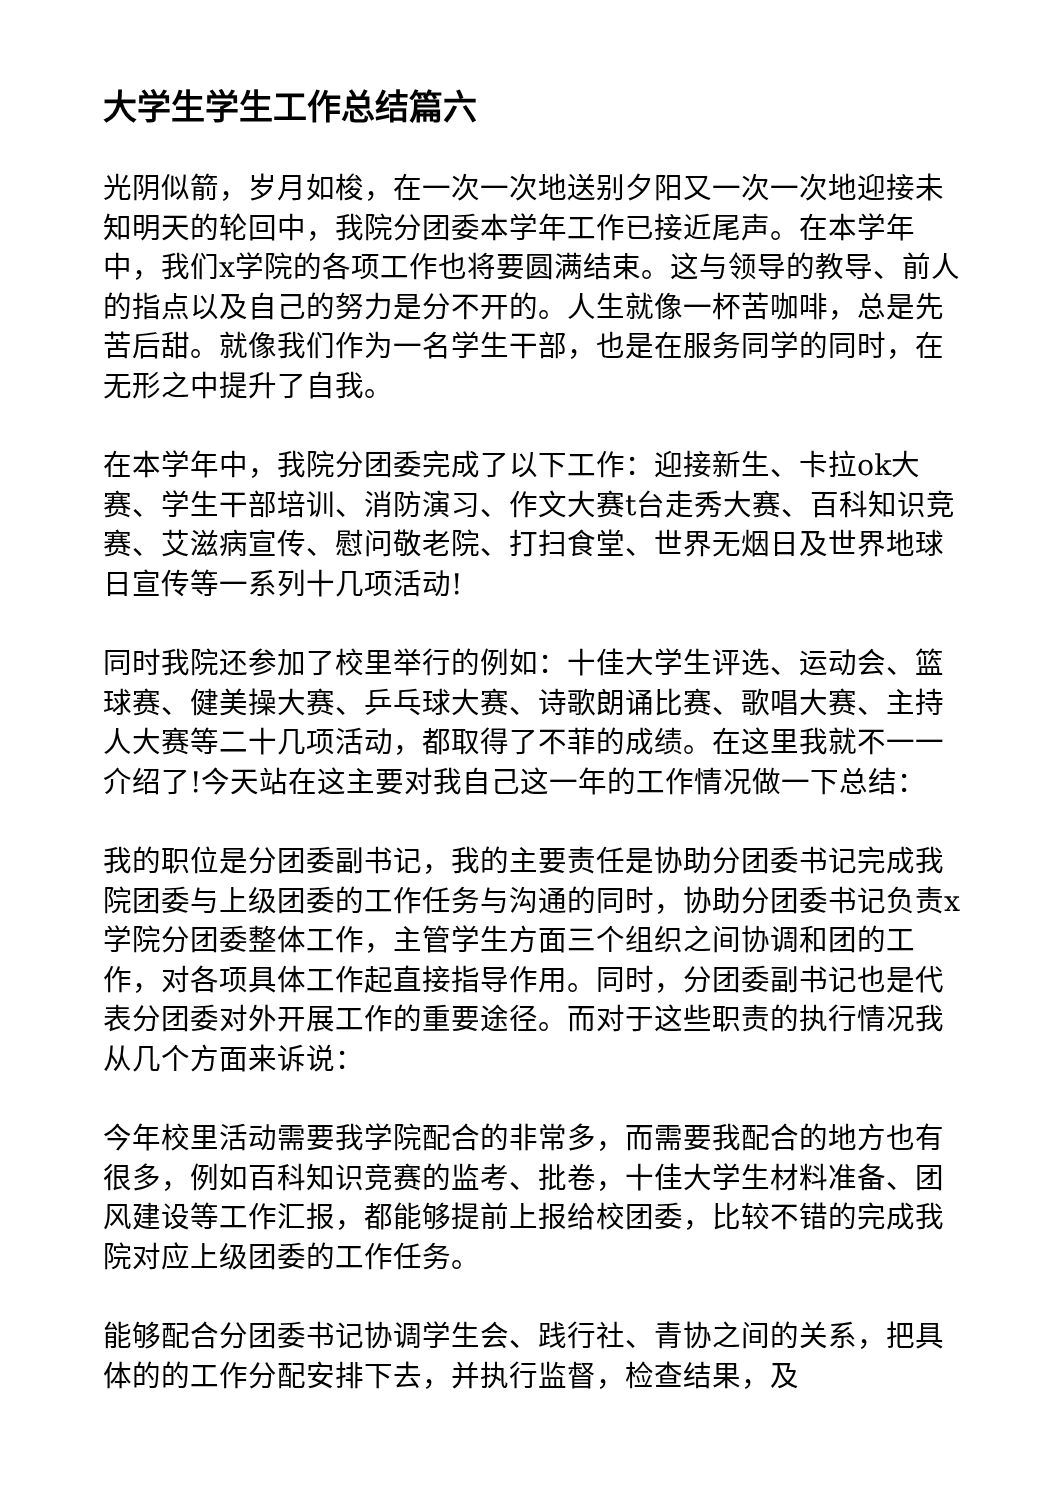大学生学生工作总结篇六
光阴似箭，岁月如梭，在一次一次地送别夕阳又一次一次地迎接未知明天的轮回中，我院分团委本学年工作已接近尾声。在本学年中，我们x学院的各项工作也将要圆满结束。这与领导的教导、前人的指点以及自己的努力是分不开的。人生就像一杯苦咖啡，总是先苦后甜。就像我们作为一名学生干部，也是在服务同学的同时，在无形之中提升了自我。
在本学年中，我院分团委完成了以下工作：迎接新生、卡拉ok大赛、学生干部培训、消防演习、作文大赛t台走秀大赛、百科知识竞赛、艾滋病宣传、慰问敬老院、打扫食堂、世界无烟日及世界地球日宣传等一系列十几项活动!
同时我院还参加了校里举行的例如：十佳大学生评选、运动会、篮球赛、健美操大赛、乒乓球大赛、诗歌朗诵比赛、歌唱大赛、主持人大赛等二十几项活动，都取得了不菲的成绩。在这里我就不一一介绍了!今天站在这主要对我自己这一年的工作情况做一下总结：
我的职位是分团委副书记，我的主要责任是协助分团委书记完成我院团委与上级团委的工作任务与沟通的同时，协助分团委书记负责x学院分团委整体工作，主管学生方面三个组织之间协调和团的工作，对各项具体工作起直接指导作用。同时，分团委副书记也是代表分团委对外开展工作的重要途径。而对于这些职责的执行情况我从几个方面来诉说：
今年校里活动需要我学院配合的非常多，而需要我配合的地方也有很多，例如百科知识竞赛的监考、批卷，十佳大学生材料准备、团风建设等工作汇报，都能够提前上报给校团委，比较不错的完成我院对应上级团委的工作任务。
能够配合分团委书记协调学生会、践行社、青协之间的关系，把具体的的工作分配安排下去，并执行监督，检查结果，及